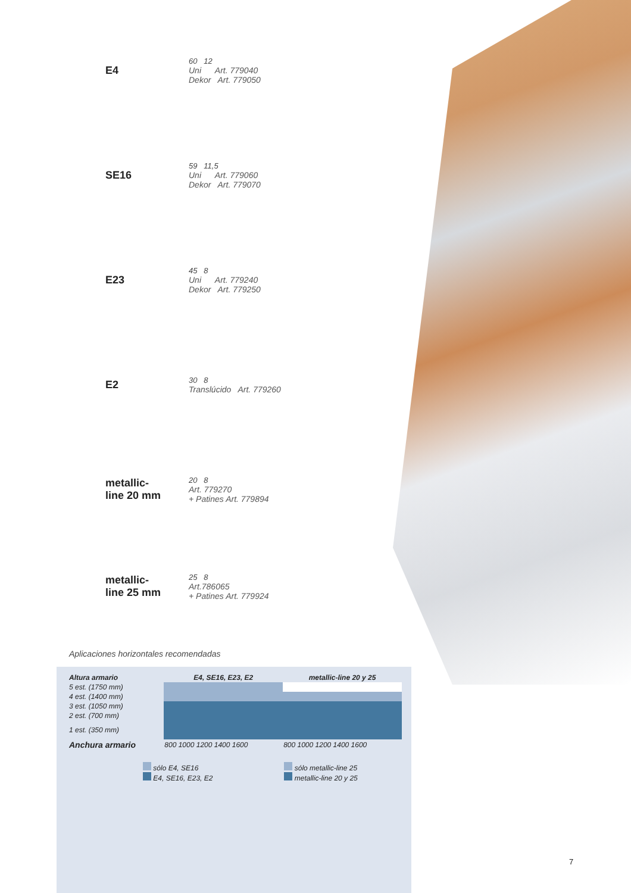E4
60 12
Uni Art. 779040
Dekor Art. 779050
SE16
59 11,5
Uni Art. 779060
Dekor Art. 779070
E23
45 8
Uni Art. 779240
Dekor Art. 779250
E2
30 8
Translúcido Art. 779260
metallic-
line 20 mm
20 8
Art. 779270
+ Patines Art. 779894
metallic-
line 25 mm
25 8
Art.786065
+ Patines Art. 779924
Aplicaciones horizontales recomendadas
| Altura armario | E4, SE16, E23, E2 | metallic-line 20 y 25 |
| --- | --- | --- |
| 5 est. (1750 mm) | | |
| 4 est. (1400 mm) | | |
| 3 est. (1050 mm) | | |
| 2 est. (700 mm) | | |
| 1 est. (350 mm) | | |
| Anchura armario | 800 1000 1200 1400 1600 | 800 1000 1200 1400 1600 |
sólo E4, SE16
E4, SE16, E23, E2
sólo metallic-line 25
metallic-line 20 y 25
7